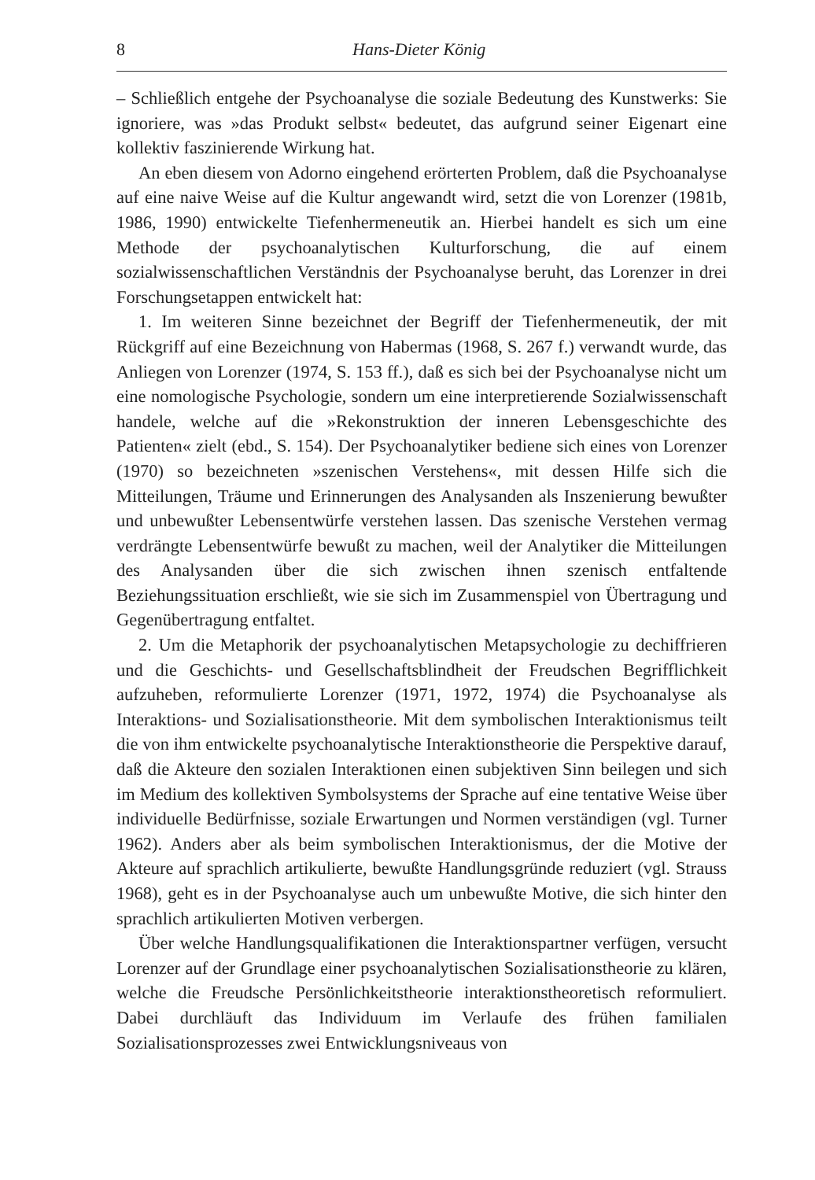8 Hans-Dieter König
– Schließlich entgehe der Psychoanalyse die soziale Bedeutung des Kunstwerks: Sie ignoriere, was »das Produkt selbst« bedeutet, das aufgrund seiner Eigenart eine kollektiv faszinierende Wirkung hat.
An eben diesem von Adorno eingehend erörterten Problem, daß die Psychoanalyse auf eine naive Weise auf die Kultur angewandt wird, setzt die von Lorenzer (1981b, 1986, 1990) entwickelte Tiefenhermeneutik an. Hierbei handelt es sich um eine Methode der psychoanalytischen Kulturforschung, die auf einem sozialwissenschaftlichen Verständnis der Psychoanalyse beruht, das Lorenzer in drei Forschungsetappen entwickelt hat:
1. Im weiteren Sinne bezeichnet der Begriff der Tiefenhermeneutik, der mit Rückgriff auf eine Bezeichnung von Habermas (1968, S. 267 f.) verwandt wurde, das Anliegen von Lorenzer (1974, S. 153 ff.), daß es sich bei der Psychoanalyse nicht um eine nomologische Psychologie, sondern um eine interpretierende Sozialwissenschaft handele, welche auf die »Rekonstruktion der inneren Lebensgeschichte des Patienten« zielt (ebd., S. 154). Der Psychoanalytiker bediene sich eines von Lorenzer (1970) so bezeichneten »szenischen Verstehens«, mit dessen Hilfe sich die Mitteilungen, Träume und Erinnerungen des Analysanden als Inszenierung bewußter und unbewußter Lebensentwürfe verstehen lassen. Das szenische Verstehen vermag verdrängte Lebensentwürfe bewußt zu machen, weil der Analytiker die Mitteilungen des Analysanden über die sich zwischen ihnen szenisch entfaltende Beziehungssituation erschließt, wie sie sich im Zusammenspiel von Übertragung und Gegenübertragung entfaltet.
2. Um die Metaphorik der psychoanalytischen Metapsychologie zu dechiffrieren und die Geschichts- und Gesellschaftsblindheit der Freudschen Begrifflichkeit aufzuheben, reformulierte Lorenzer (1971, 1972, 1974) die Psychoanalyse als Interaktions- und Sozialisationstheorie. Mit dem symbolischen Interaktionismus teilt die von ihm entwickelte psychoanalytische Interaktionstheorie die Perspektive darauf, daß die Akteure den sozialen Interaktionen einen subjektiven Sinn beilegen und sich im Medium des kollektiven Symbolsystems der Sprache auf eine tentative Weise über individuelle Bedürfnisse, soziale Erwartungen und Normen verständigen (vgl. Turner 1962). Anders aber als beim symbolischen Interaktionismus, der die Motive der Akteure auf sprachlich artikulierte, bewußte Handlungsgründe reduziert (vgl. Strauss 1968), geht es in der Psychoanalyse auch um unbewußte Motive, die sich hinter den sprachlich artikulierten Motiven verbergen.
Über welche Handlungsqualifikationen die Interaktionspartner verfügen, versucht Lorenzer auf der Grundlage einer psychoanalytischen Sozialisationstheorie zu klären, welche die Freudsche Persönlichkeitstheorie interaktionstheoretisch reformuliert. Dabei durchläuft das Individuum im Verlaufe des frühen familialen Sozialisationsprozesses zwei Entwicklungsniveaus von